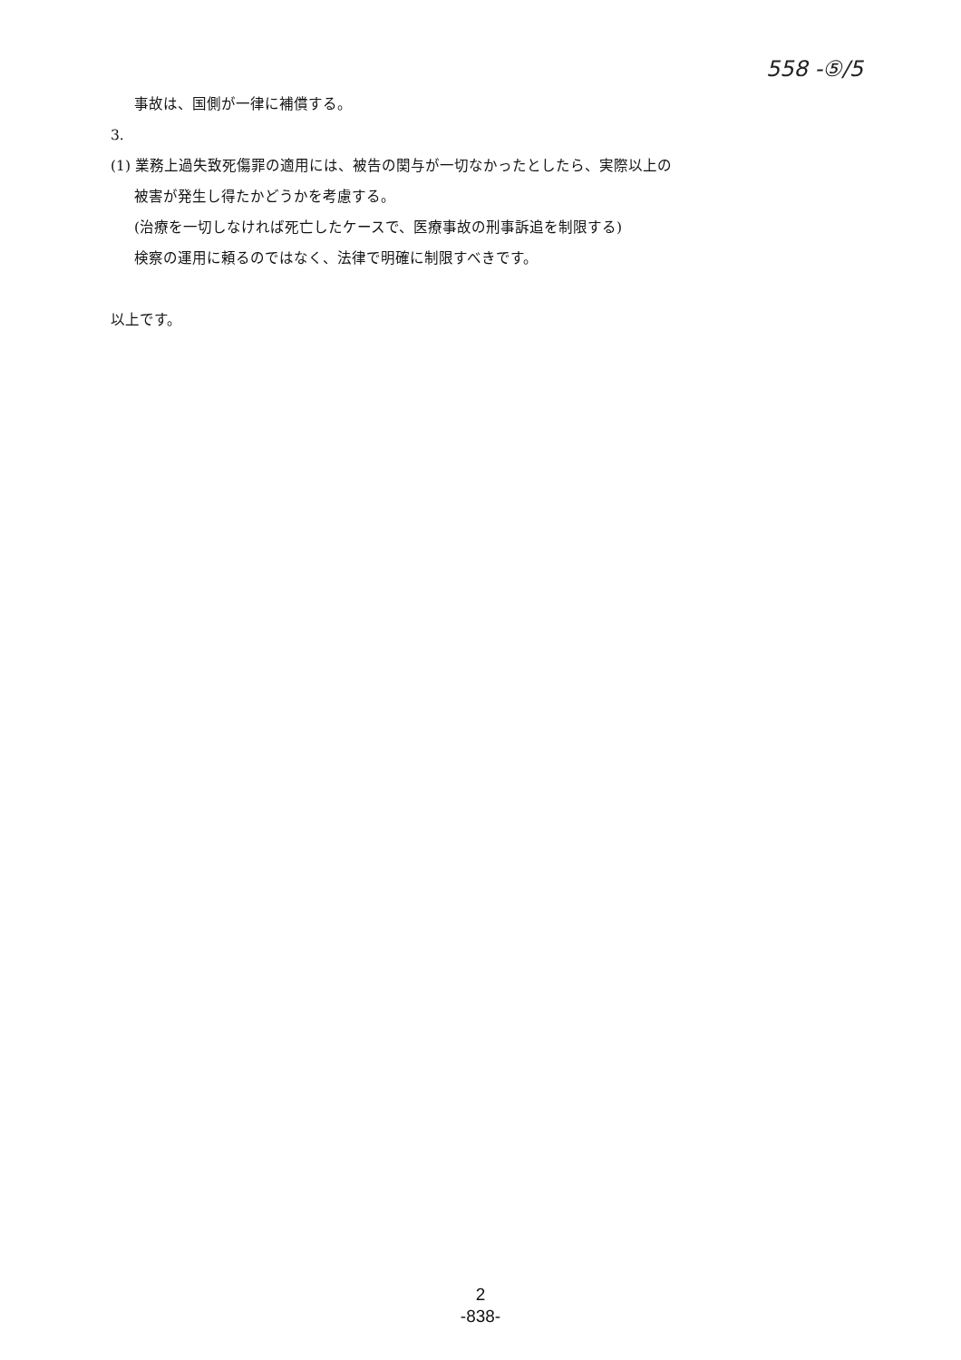558 -⑤/5
事故は、国側が一律に補償する。
3.
(1) 業務上過失致死傷罪の適用には、被告の関与が一切なかったとしたら、実際以上の
被害が発生し得たかどうかを考慮する。
(治療を一切しなければ死亡したケースで、医療事故の刑事訴追を制限する)
検察の運用に頼るのではなく、法律で明確に制限すべきです。
以上です。
2
-838-